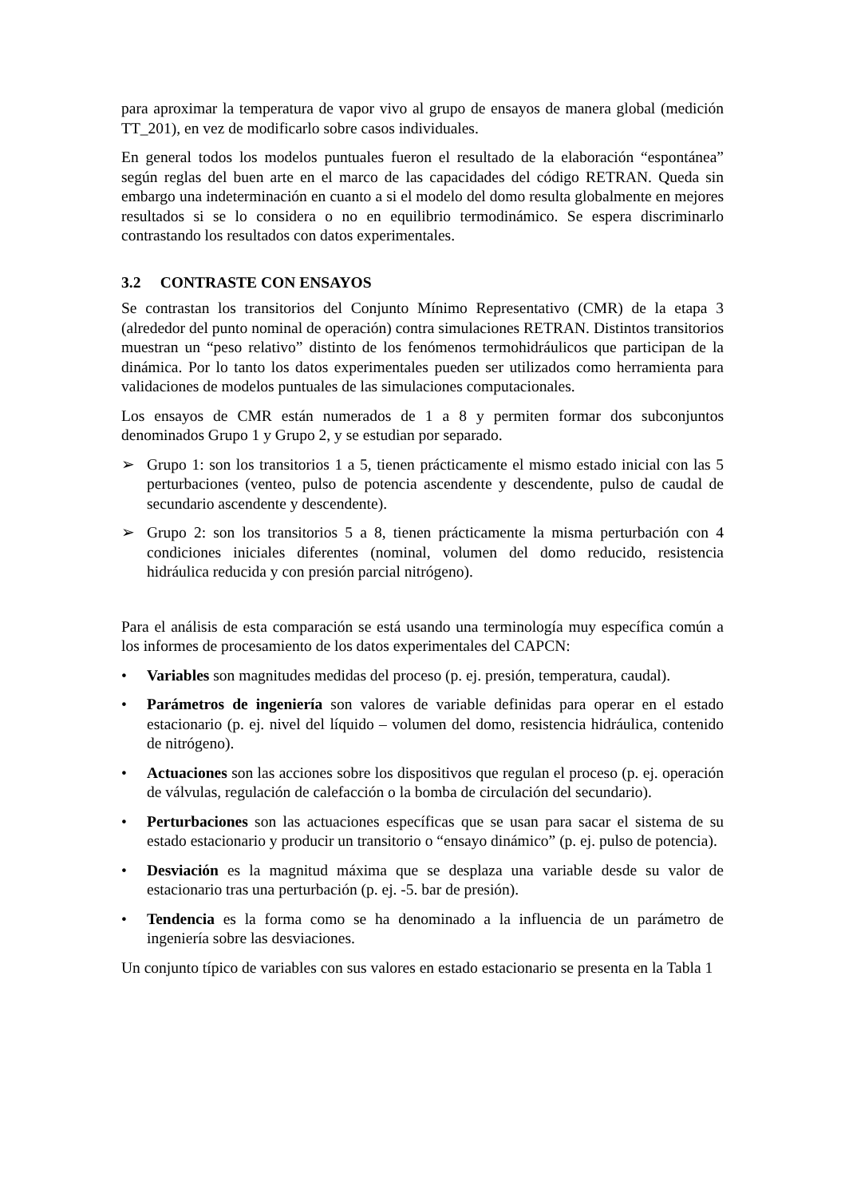para aproximar la temperatura de vapor vivo al grupo de ensayos de manera global (medición TT_201), en vez de modificarlo sobre casos individuales.
En general todos los modelos puntuales fueron el resultado de la elaboración “espontánea” según reglas del buen arte en el marco de las capacidades del código RETRAN. Queda sin embargo una indeterminación en cuanto a si el modelo del domo resulta globalmente en mejores resultados si se lo considera o no en equilibrio termodinámico. Se espera discriminarlo contrastando los resultados con datos experimentales.
3.2 CONTRASTE CON ENSAYOS
Se contrastan los transitorios del Conjunto Mínimo Representativo (CMR) de la etapa 3 (alrededor del punto nominal de operación) contra simulaciones RETRAN. Distintos transitorios muestran un “peso relativo” distinto de los fenómenos termohidráulicos que participan de la dinámica. Por lo tanto los datos experimentales pueden ser utilizados como herramienta para validaciones de modelos puntuales de las simulaciones computacionales.
Los ensayos de CMR están numerados de 1 a 8 y permiten formar dos subconjuntos denominados Grupo 1 y Grupo 2, y se estudian por separado.
➢ Grupo 1: son los transitorios 1 a 5, tienen prácticamente el mismo estado inicial con las 5 perturbaciones (venteo, pulso de potencia ascendente y descendente, pulso de caudal de secundario ascendente y descendente).
➢ Grupo 2: son los transitorios 5 a 8, tienen prácticamente la misma perturbación con 4 condiciones iniciales diferentes (nominal, volumen del domo reducido, resistencia hidráulica reducida y con presión parcial nitrógeno).
Para el análisis de esta comparación se está usando una terminología muy específica común a los informes de procesamiento de los datos experimentales del CAPCN:
• Variables son magnitudes medidas del proceso (p. ej. presión, temperatura, caudal).
• Parámetros de ingeniería son valores de variable definidas para operar en el estado estacionario (p. ej. nivel del líquido – volumen del domo, resistencia hidráulica, contenido de nitrógeno).
• Actuaciones son las acciones sobre los dispositivos que regulan el proceso (p. ej. operación de válvulas, regulación de calefacción o la bomba de circulación del secundario).
• Perturbaciones son las actuaciones específicas que se usan para sacar el sistema de su estado estacionario y producir un transitorio o “ensayo dinámico” (p. ej. pulso de potencia).
• Desviación es la magnitud máxima que se desplaza una variable desde su valor de estacionario tras una perturbación (p. ej. -5. bar de presión).
• Tendencia es la forma como se ha denominado a la influencia de un parámetro de ingeniería sobre las desviaciones.
Un conjunto típico de variables con sus valores en estado estacionario se presenta en la Tabla 1